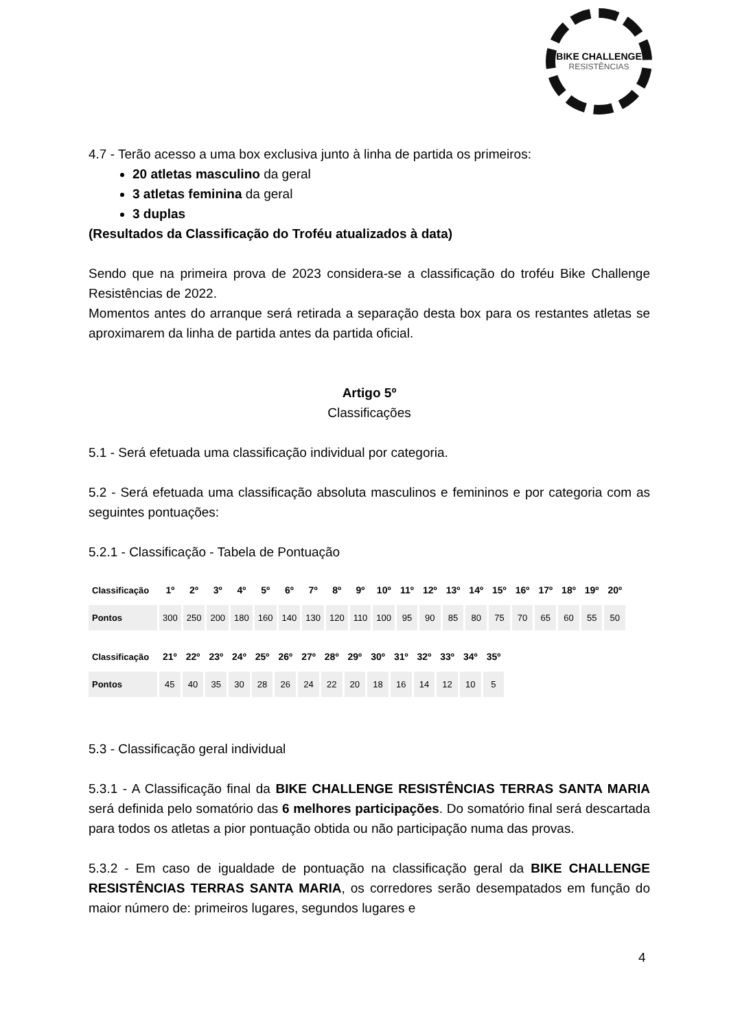BIKE CHALLENGE
RESISTÊNCIAS
4.7 - Terão acesso a uma box exclusiva junto à linha de partida os primeiros:
20 atletas masculino da geral
3 atletas feminina da geral
3 duplas
(Resultados da Classificação do Troféu atualizados à data)
Sendo que na primeira prova de 2023 considera-se a classificação do troféu Bike Challenge Resistências de 2022.
Momentos antes do arranque será retirada a separação desta box para os restantes atletas se aproximarem da linha de partida antes da partida oficial.
Artigo 5º
Classificações
5.1 - Será efetuada uma classificação individual por categoria.
5.2 - Será efetuada uma classificação absoluta masculinos e femininos e por categoria com as seguintes pontuações:
5.2.1 - Classificação - Tabela de Pontuação
| Classificação | 1º | 2º | 3º | 4º | 5º | 6º | 7º | 8º | 9º | 10º | 11º | 12º | 13º | 14º | 15º | 16º | 17º | 18º | 19º | 20º |
| --- | --- | --- | --- | --- | --- | --- | --- | --- | --- | --- | --- | --- | --- | --- | --- | --- | --- | --- | --- | --- |
| Pontos | 300 | 250 | 200 | 180 | 160 | 140 | 130 | 120 | 110 | 100 | 95 | 90 | 85 | 80 | 75 | 70 | 65 | 60 | 55 | 50 |
| Classificação | 21º | 22º | 23º | 24º | 25º | 26º | 27º | 28º | 29º | 30º | 31º | 32º | 33º | 34º | 35º |
| --- | --- | --- | --- | --- | --- | --- | --- | --- | --- | --- | --- | --- | --- | --- | --- |
| Pontos | 45 | 40 | 35 | 30 | 28 | 26 | 24 | 22 | 20 | 18 | 16 | 14 | 12 | 10 | 5 |
5.3 - Classificação geral individual
5.3.1 - A Classificação final da BIKE CHALLENGE RESISTÊNCIAS TERRAS SANTA MARIA será definida pelo somatório das 6 melhores participações. Do somatório final será descartada para todos os atletas a pior pontuação obtida ou não participação numa das provas.
5.3.2 - Em caso de igualdade de pontuação na classificação geral da BIKE CHALLENGE RESISTÊNCIAS TERRAS SANTA MARIA, os corredores serão desempatados em função do maior número de: primeiros lugares, segundos lugares e
4